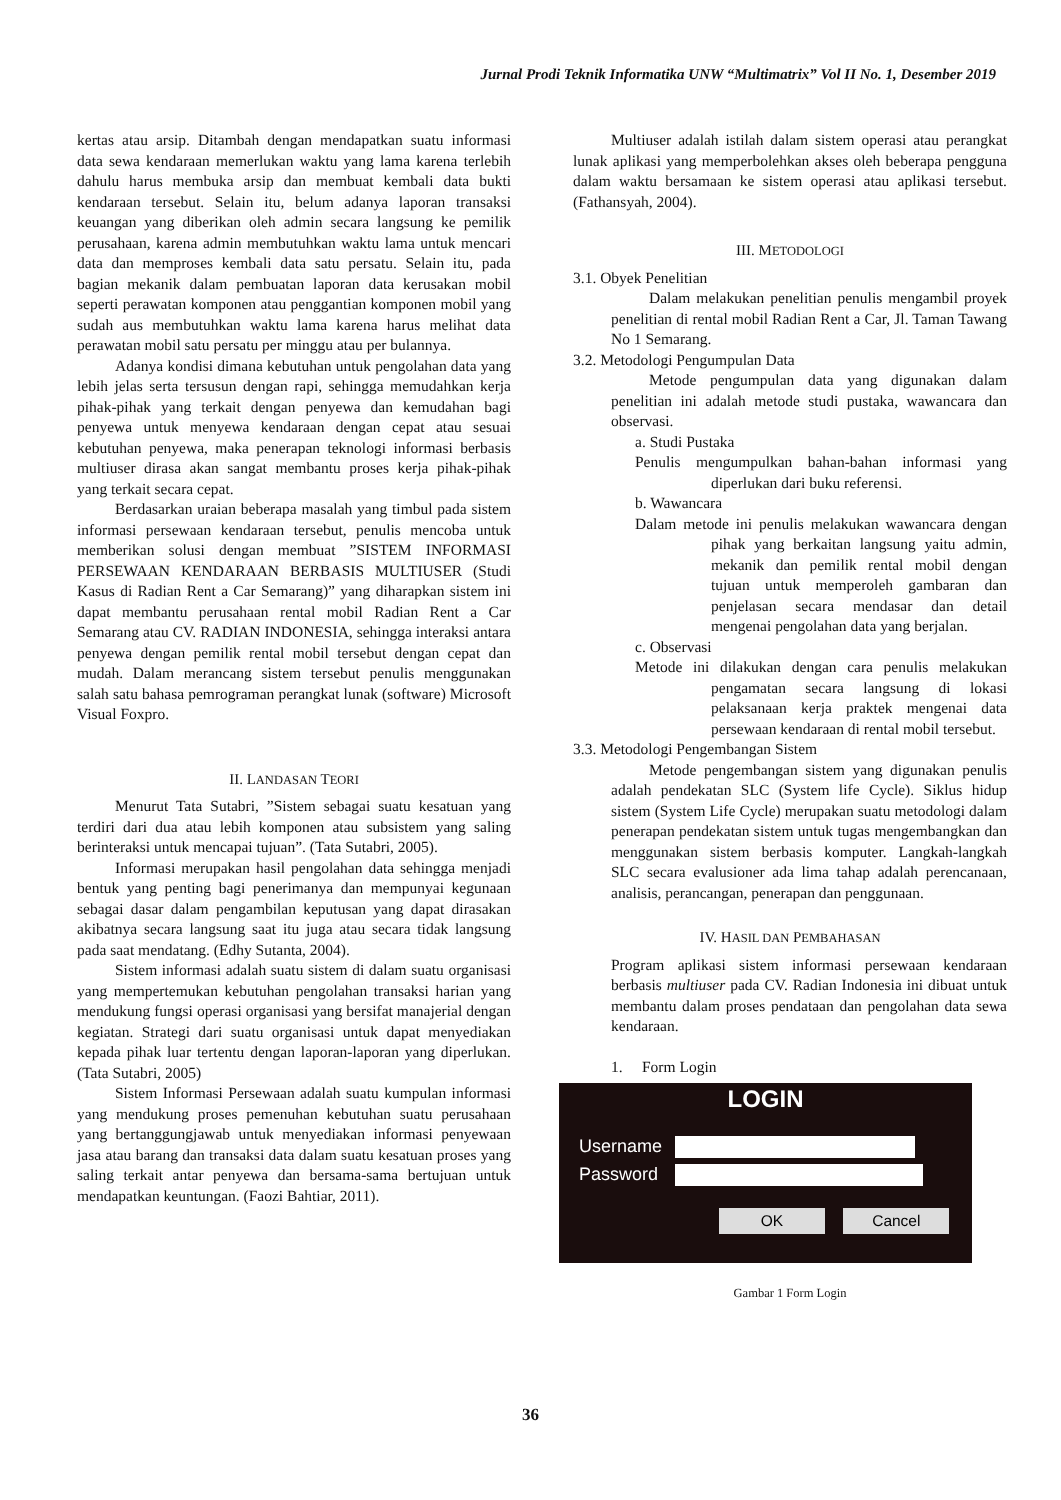Jurnal Prodi Teknik Informatika UNW “Multimatrix” Vol II No. 1, Desember 2019
kertas atau arsip. Ditambah dengan mendapatkan suatu informasi data sewa kendaraan memerlukan waktu yang lama karena terlebih dahulu harus membuka arsip dan membuat kembali data bukti kendaraan tersebut. Selain itu, belum adanya laporan transaksi keuangan yang diberikan oleh admin secara langsung ke pemilik perusahaan, karena admin membutuhkan waktu lama untuk mencari data dan memproses kembali data satu persatu. Selain itu, pada bagian mekanik dalam pembuatan laporan data kerusakan mobil seperti perawatan komponen atau penggantian komponen mobil yang sudah aus membutuhkan waktu lama karena harus melihat data perawatan mobil satu persatu per minggu atau per bulannya.
Adanya kondisi dimana kebutuhan untuk pengolahan data yang lebih jelas serta tersusun dengan rapi, sehingga memudahkan kerja pihak-pihak yang terkait dengan penyewa dan kemudahan bagi penyewa untuk menyewa kendaraan dengan cepat atau sesuai kebutuhan penyewa, maka penerapan teknologi informasi berbasis multiuser dirasa akan sangat membantu proses kerja pihak-pihak yang terkait secara cepat.
Berdasarkan uraian beberapa masalah yang timbul pada sistem informasi persewaan kendaraan tersebut, penulis mencoba untuk memberikan solusi dengan membuat ”SISTEM INFORMASI PERSEWAAN KENDARAAN BERBASIS MULTIUSER (Studi Kasus di Radian Rent a Car Semarang)” yang diharapkan sistem ini dapat membantu perusahaan rental mobil Radian Rent a Car Semarang atau CV. RADIAN INDONESIA, sehingga interaksi antara penyewa dengan pemilik rental mobil tersebut dengan cepat dan mudah. Dalam merancang sistem tersebut penulis menggunakan salah satu bahasa pemrograman perangkat lunak (software) Microsoft Visual Foxpro.
II. LANDASAN TEORI
Menurut Tata Sutabri, ”Sistem sebagai suatu kesatuan yang terdiri dari dua atau lebih komponen atau subsistem yang saling berinteraksi untuk mencapai tujuan”. (Tata Sutabri, 2005).
Informasi merupakan hasil pengolahan data sehingga menjadi bentuk yang penting bagi penerimanya dan mempunyai kegunaan sebagai dasar dalam pengambilan keputusan yang dapat dirasakan akibatnya secara langsung saat itu juga atau secara tidak langsung pada saat mendatang. (Edhy Sutanta, 2004).
Sistem informasi adalah suatu sistem di dalam suatu organisasi yang mempertemukan kebutuhan pengolahan transaksi harian yang mendukung fungsi operasi organisasi yang bersifat manajerial dengan kegiatan. Strategi dari suatu organisasi untuk dapat menyediakan kepada pihak luar tertentu dengan laporan-laporan yang diperlukan. (Tata Sutabri, 2005)
Sistem Informasi Persewaan adalah suatu kumpulan informasi yang mendukung proses pemenuhan kebutuhan suatu perusahaan yang bertanggungjawab untuk menyediakan informasi penyewaan jasa atau barang dan transaksi data dalam suatu kesatuan proses yang saling terkait antar penyewa dan bersama-sama bertujuan untuk mendapatkan keuntungan. (Faozi Bahtiar, 2011).
Multiuser adalah istilah dalam sistem operasi atau perangkat lunak aplikasi yang memperbolehkan akses oleh beberapa pengguna dalam waktu bersamaan ke sistem operasi atau aplikasi tersebut. (Fathansyah, 2004).
III. METODOLOGI
3.1. Obyek Penelitian
Dalam melakukan penelitian penulis mengambil proyek penelitian di rental mobil Radian Rent a Car, Jl. Taman Tawang No 1 Semarang.
3.2. Metodologi Pengumpulan Data
Metode pengumpulan data yang digunakan dalam penelitian ini adalah metode studi pustaka, wawancara dan observasi.
a. Studi Pustaka
Penulis mengumpulkan bahan-bahan informasi yang diperlukan dari buku referensi.
b. Wawancara
Dalam metode ini penulis melakukan wawancara dengan pihak yang berkaitan langsung yaitu admin, mekanik dan pemilik rental mobil dengan tujuan untuk memperoleh gambaran dan penjelasan secara mendasar dan detail mengenai pengolahan data yang berjalan.
c. Observasi
Metode ini dilakukan dengan cara penulis melakukan pengamatan secara langsung di lokasi pelaksanaan kerja praktek mengenai data persewaan kendaraan di rental mobil tersebut.
3.3. Metodologi Pengembangan Sistem
Metode pengembangan sistem yang digunakan penulis adalah pendekatan SLC (System life Cycle). Siklus hidup sistem (System Life Cycle) merupakan suatu metodologi dalam penerapan pendekatan sistem untuk tugas mengembangkan dan menggunakan sistem berbasis komputer. Langkah-langkah SLC secara evalusioner ada lima tahap adalah perencanaan, analisis, perancangan, penerapan dan penggunaan.
IV. HASIL DAN PEMBAHASAN
Program aplikasi sistem informasi persewaan kendaraan berbasis multiuser pada CV. Radian Indonesia ini dibuat untuk membantu dalam proses pendataan dan pengolahan data sewa kendaraan.
1. Form Login
LOGIN
Username
Password
OK Cancel
Gambar 1 Form Login
36